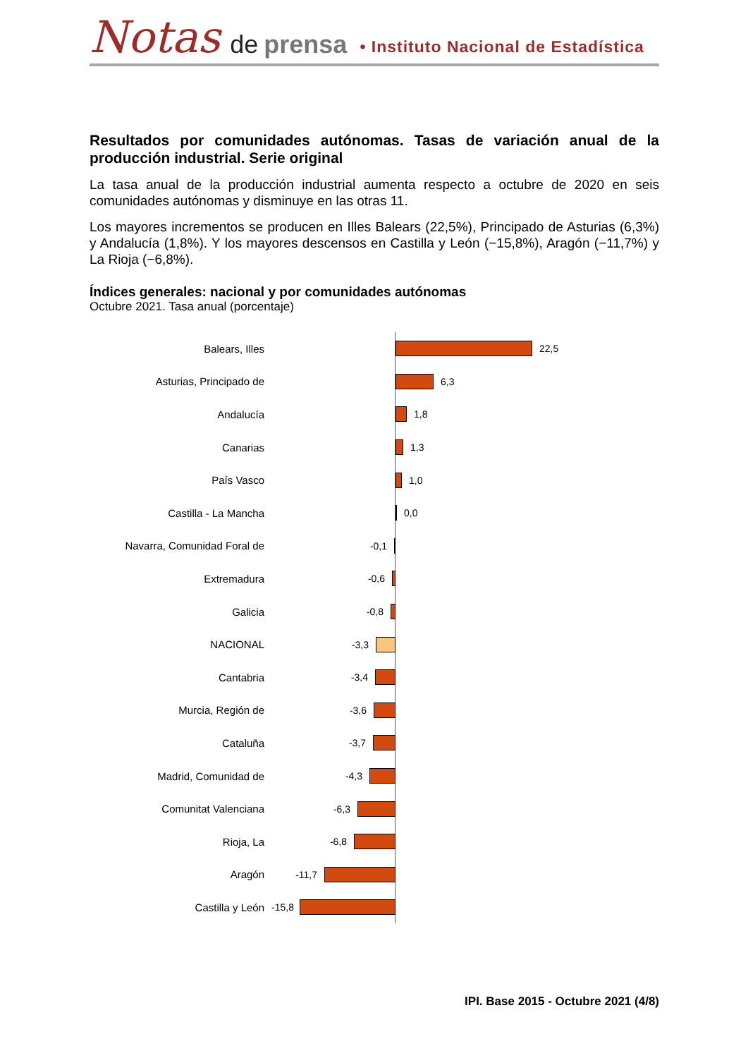Notas de prensa • Instituto Nacional de Estadística
Resultados por comunidades autónomas. Tasas de variación anual de la producción industrial. Serie original
La tasa anual de la producción industrial aumenta respecto a octubre de 2020 en seis comunidades autónomas y disminuye en las otras 11.
Los mayores incrementos se producen en Illes Balears (22,5%), Principado de Asturias (6,3%) y Andalucía (1,8%). Y los mayores descensos en Castilla y León (−15,8%), Aragón (−11,7%) y La Rioja (−6,8%).
Índices generales: nacional y por comunidades autónomas
Octubre 2021. Tasa anual (porcentaje)
Balears, Illes 22,5
Asturias, Principado de 6,3
Andalucía 1,8
Canarias 1,3
País Vasco 1,0
Castilla - La Mancha 0,0
Navarra, Comunidad Foral de -0,1
Extremadura -0,6
Galicia -0,8
NACIONAL -3,3
Cantabria -3,4
Murcia, Región de -3,6
Cataluña -3,7
Madrid, Comunidad de -4,3
Comunitat Valenciana -6,3
Rioja, La -6,8
Aragón -11,7
Castilla y León -15,8
IPI. Base 2015 - Octubre 2021 (4/8)